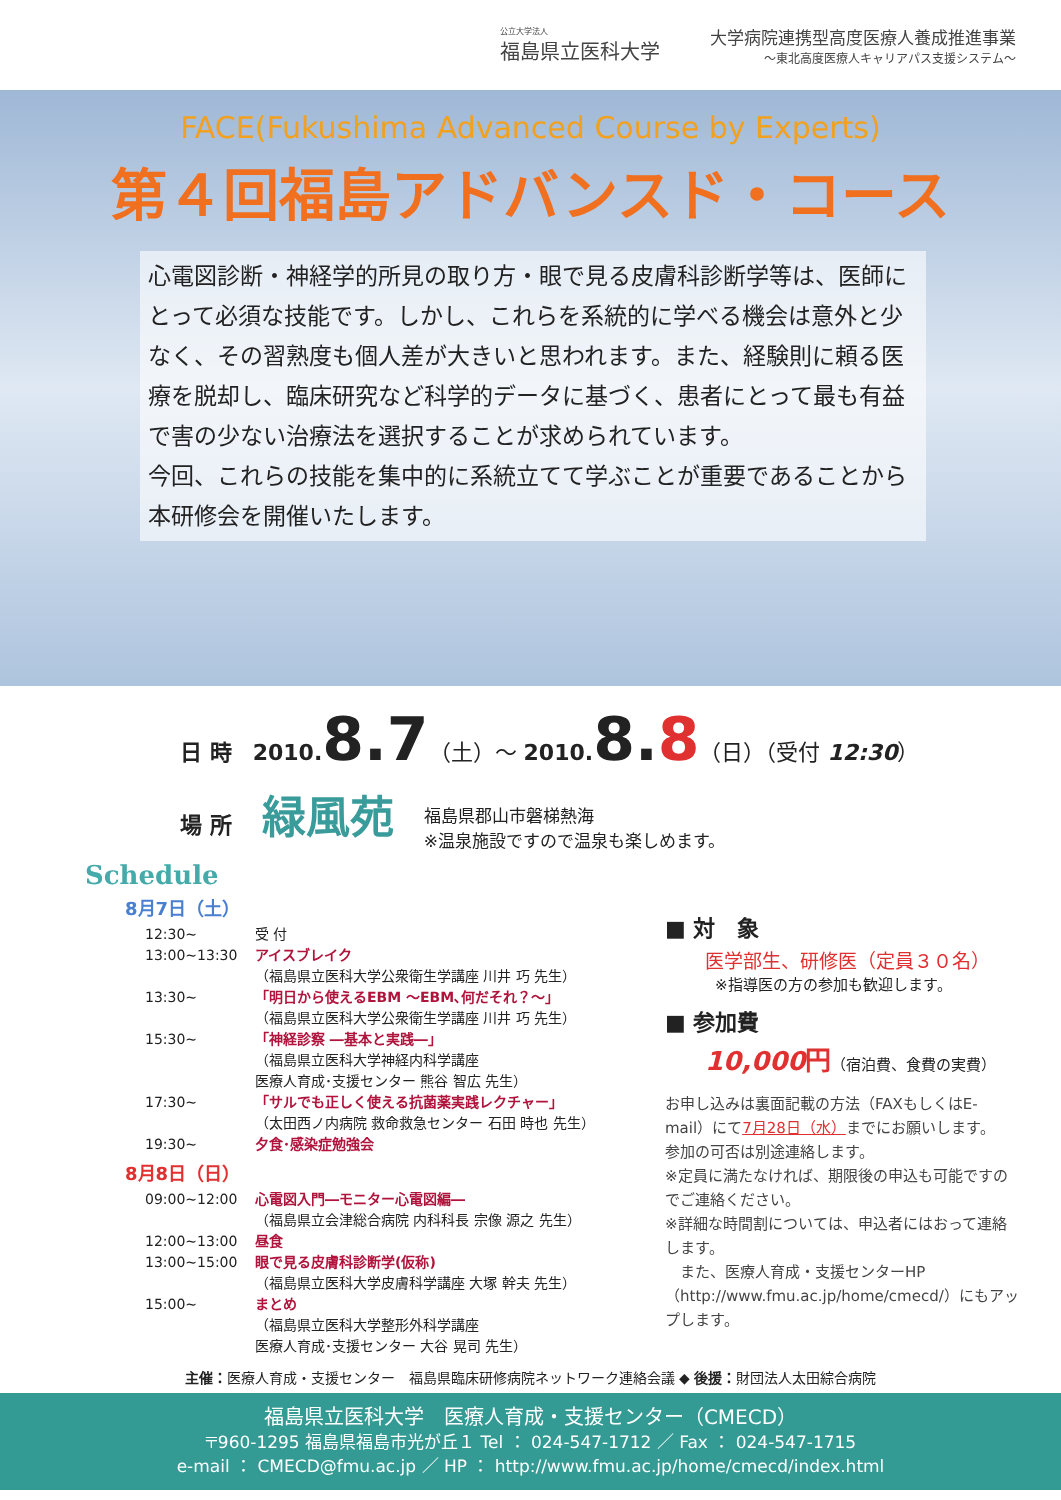公立大学法人
福島県立医科大学
大学病院連携型高度医療人養成推進事業
〜東北高度医療人キャリアパス支援システム〜
FACE(Fukushima Advanced Course by Experts)
第４回福島アドバンスド・コース
心電図診断・神経学的所見の取り方・眼で見る皮膚科診断学等は、医師にとって必須な技能です。しかし、これらを系統的に学べる機会は意外と少なく、その習熟度も個人差が大きいと思われます。また、経験則に頼る医療を脱却し、臨床研究など科学的データに基づく、患者にとって最も有益で害の少ない治療法を選択することが求められています。
今回、これらの技能を集中的に系統立てて学ぶことが重要であることから本研修会を開催いたします。
日 時 2010.8.7（土）〜 2010.8.8（日）（受付 12:30）
場 所 緑風苑 福島県郡山市磐梯熱海
※温泉施設ですので温泉も楽しめます。
Schedule
8月7日（土）
12:30~ 受 付
13:00~13:30 アイスブレイク
（福島県立医科大学公衆衛生学講座 川井 巧 先生）
13:30~ 「明日から使えるEBM ～EBM､何だそれ？～」
（福島県立医科大学公衆衛生学講座 川井 巧 先生）
15:30~ 「神経診察 ―基本と実践―」
（福島県立医科大学神経内科学講座
医療人育成･支援センター 熊谷 智広 先生）
17:30~ 「サルでも正しく使える抗菌薬実践レクチャー」
（太田西ノ内病院 救命救急センター 石田 時也 先生）
19:30~ 夕食･感染症勉強会
8月8日（日）
09:00~12:00 心電図入門―モニター心電図編―
（福島県立会津総合病院 内科科長 宗像 源之 先生）
12:00~13:00 昼食
13:00~15:00 眼で見る皮膚科診断学(仮称)
（福島県立医科大学皮膚科学講座 大塚 幹夫 先生）
15:00~ まとめ
（福島県立医科大学整形外科学講座
医療人育成･支援センター 大谷 晃司 先生）
■ 対　象
医学部生、研修医（定員３０名）
※指導医の方の参加も歓迎します。
■ 参加費
10,000円（宿泊費、食費の実費）
お申し込みは裏面記載の方法（FAXもしくはE-mail）にて7月28日（水）までにお願いします。
参加の可否は別途連絡します。
※定員に満たなければ、期限後の申込も可能ですのでご連絡ください。
※詳細な時間割については、申込者にはおって連絡します。
　また、医療人育成・支援センターHP（http://www.fmu.ac.jp/home/cmecd/）にもアップします。
主催：医療人育成・支援センター　福島県臨床研修病院ネットワーク連絡会議 ◆ 後援：財団法人太田綜合病院
福島県立医科大学　医療人育成・支援センター（CMECD）
〒960-1295 福島県福島市光が丘１ Tel ： 024-547-1712 ／ Fax ： 024-547-1715
e-mail ： CMECD@fmu.ac.jp ／ HP ： http://www.fmu.ac.jp/home/cmecd/index.html